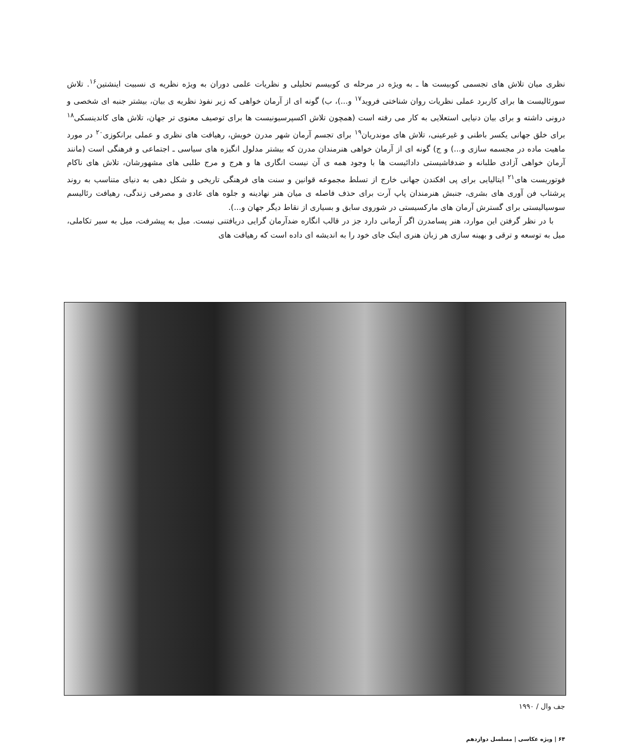نظری میان تلاش های تجسمی کوبیست ها ـ به ویژه در مرحله ی کوبیسم تحلیلی و نظریات علمی دوران به ویژه نظریه ی نسبیت اینشتین<sup>۱۶</sup>. تلاش سورئالیست ها برای کاربرد عملی نظریات روان شناختی فروید<sup>۱۷</sup> و...)، ب) گونه ای از آرمان خواهی که زیر نفوذ نظریه ی بیان، بیشتر جنبه ای شخصی و درونی داشته و برای بیان دنیایی استعلایی به کار می رفته است (همچون تلاش اکسپرسیونیست ها برای توصیف معنوی تر جهان، تلاش های کاندینسکی<sup>۱۸</sup> برای خلق جهانی یکسر باطنی و غیرعینی، تلاش های موندریان<sup>۱۹</sup> برای تجسم آرمان شهر مدرن خویش، رهیافت های نظری و عملی برانکوزی<sup>۲۰</sup> در مورد ماهیت ماده در مجسمه سازی و...) و ج) گونه ای از آرمان خواهی هنرمندان مدرن که بیشتر مدلول انگیزه های سیاسی ـ اجتماعی و فرهنگی است (مانند آرمان خواهی آزادی طلبانه و ضدفاشیستی دادائیست ها با وجود همه ی آن نیست انگاری ها و هرج و مرج طلبی های مشهورشان، تلاش های ناکام فوتوریست های<sup>۲۱</sup> ایتالیایی برای پی افکندن جهانی خارج از تسلط مجموعه قوانین و سنت های فرهنگی تاریخی و شکل دهی به دنیای متناسب به روند پرشتاب فن آوری های بشری، جنبش هنرمندان پاپ آرت برای حذف فاصله ی میان هنر نهادینه و جلوه های عادی و مصرفی زندگی، رهیافت رئالیسم سوسیالیستی برای گسترش آرمان های مارکسیستی در شوروی سابق و بسیاری از نقاط دیگر جهان و...).
با در نظر گرفتن این موارد، هنر پسامدرن اگر آرمانی دارد جز در قالب انگاره ضدآرمان گرایی دریافتنی نیست. میل به پیشرفت، میل به سیر تکاملی، میل به توسعه و ترقی و بهینه سازی هر زبان هنری اینک جای خود را به اندیشه ای داده است که رهیافت های
جف وال / ۱۹۹۰
۶۴ | ویژه عکاسی | مسلسل دوازدهم